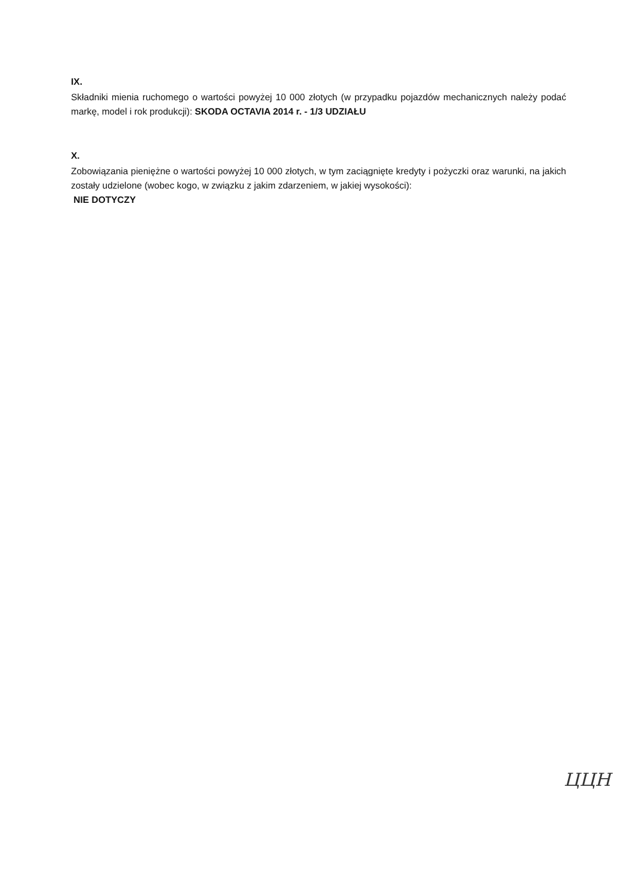IX.
Składniki mienia ruchomego o wartości powyżej 10 000 złotych (w przypadku pojazdów mechanicznych należy podać markę, model i rok produkcji): SKODA OCTAVIA 2014 r. - 1/3 UDZIAŁU
X.
Zobowiązania pieniężne o wartości powyżej 10 000 złotych, w tym zaciągnięte kredyty i pożyczki oraz warunki, na jakich zostały udzielone (wobec kogo, w związku z jakim zdarzeniem, w jakiej wysokości):
NIE DOTYCZY
ЦЦН